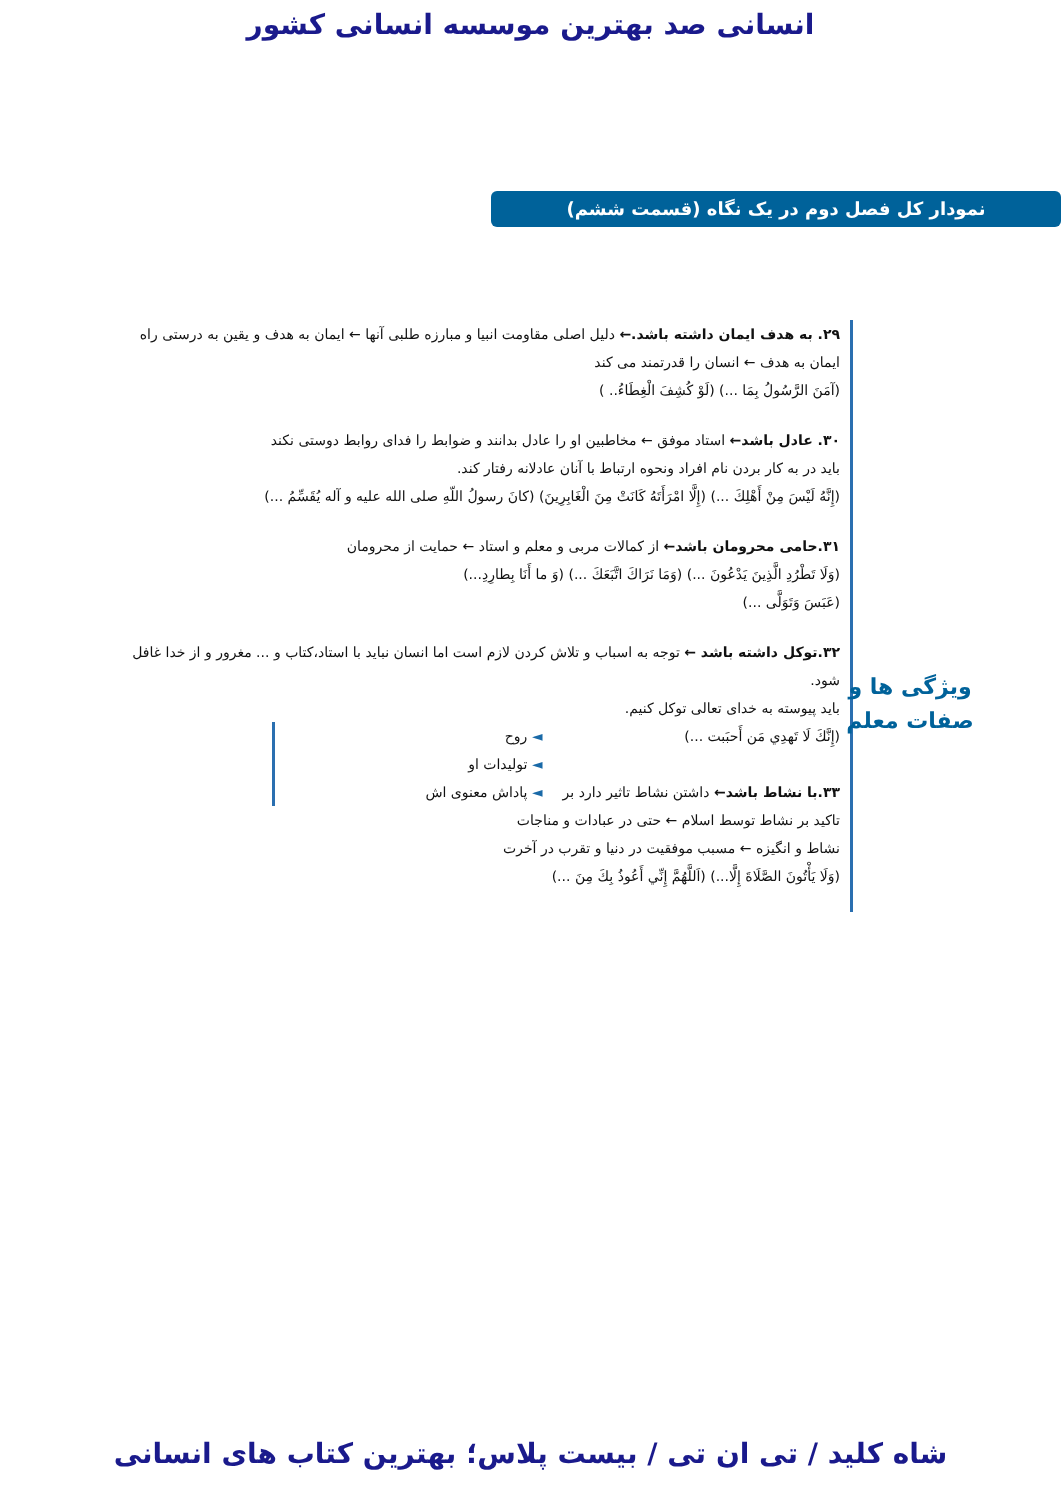انسانی صد بهترین موسسه انسانی کشور
نمودار کل فصل دوم در یک نگاه (قسمت ششم)
۲۹. به هدف ایمان داشته باشد.← دلیل اصلی مقاومت انبیا و مبارزه طلبی آنها ← ایمان به هدف و یقین به درستی راه
ایمان به هدف ← انسان را قدرتمند می کند
(آمَنَ الرَّسُولُ بِمَا ...) (لَوْ كُشِفَ الْغِطَاءُ.. )
۳۰. عادل باشد← استاد موفق ← مخاطبین او را عادل بدانند و ضوابط را فدای روابط دوستی نکند
باید در به کار بردن نام افراد ونحوه ارتباط با آنان عادلانه رفتار کند.
(إِنَّهُ لَيْسَ مِنْ أَهْلِكَ ...) (إِلَّا امْرَأَتَهُ كَانَتْ مِنَ الْغَابِرِينَ) (كانَ رسولُ اللّهِ صلى الله عليه و آله يُقَسِّمُ ...)
۳۱.حامی محرومان باشد← از کمالات مربی و معلم و استاد ← حمایت از محرومان
(وَلَا تَطْرُدِ الَّذِينَ يَدْعُونَ ...) (وَمَا نَرَاكَ اتَّبَعَكَ ...) (وَ ما أَنَا بِطارِدِ...)
(عَبَسَ وَتَوَلَّى ...)
۳۲.توکل داشته باشد ← توجه به اسباب و تلاش کردن لازم است اما انسان نباید با استاد،کتاب و ... مغرور و از خدا غافل شود.
باید پیوسته به خدای تعالی توکل کنیم.
(إِنَّكَ لَا تَهدِي مَن أَحبَبت ...)
۳۳.با نشاط باشد← داشتن نشاط تاثیر دارد بر
◄ روح
◄ تولیدات او
◄ پاداش معنوی اش
تاکید بر نشاط توسط اسلام ← حتی در عبادات و مناجات
نشاط و انگیزه ← مسبب موفقیت در دنیا و تقرب در آخرت
(وَلَا يَأْتُونَ الصَّلَاةَ إِلَّا...) (اَللَّهُمَّ إِنِّي أَعُوذُ بِكَ مِنَ ...)
ویژگی ها و
صفات معلم
شاه کلید / تی ان تی / بیست پلاس؛ بهترین کتاب های انسانی